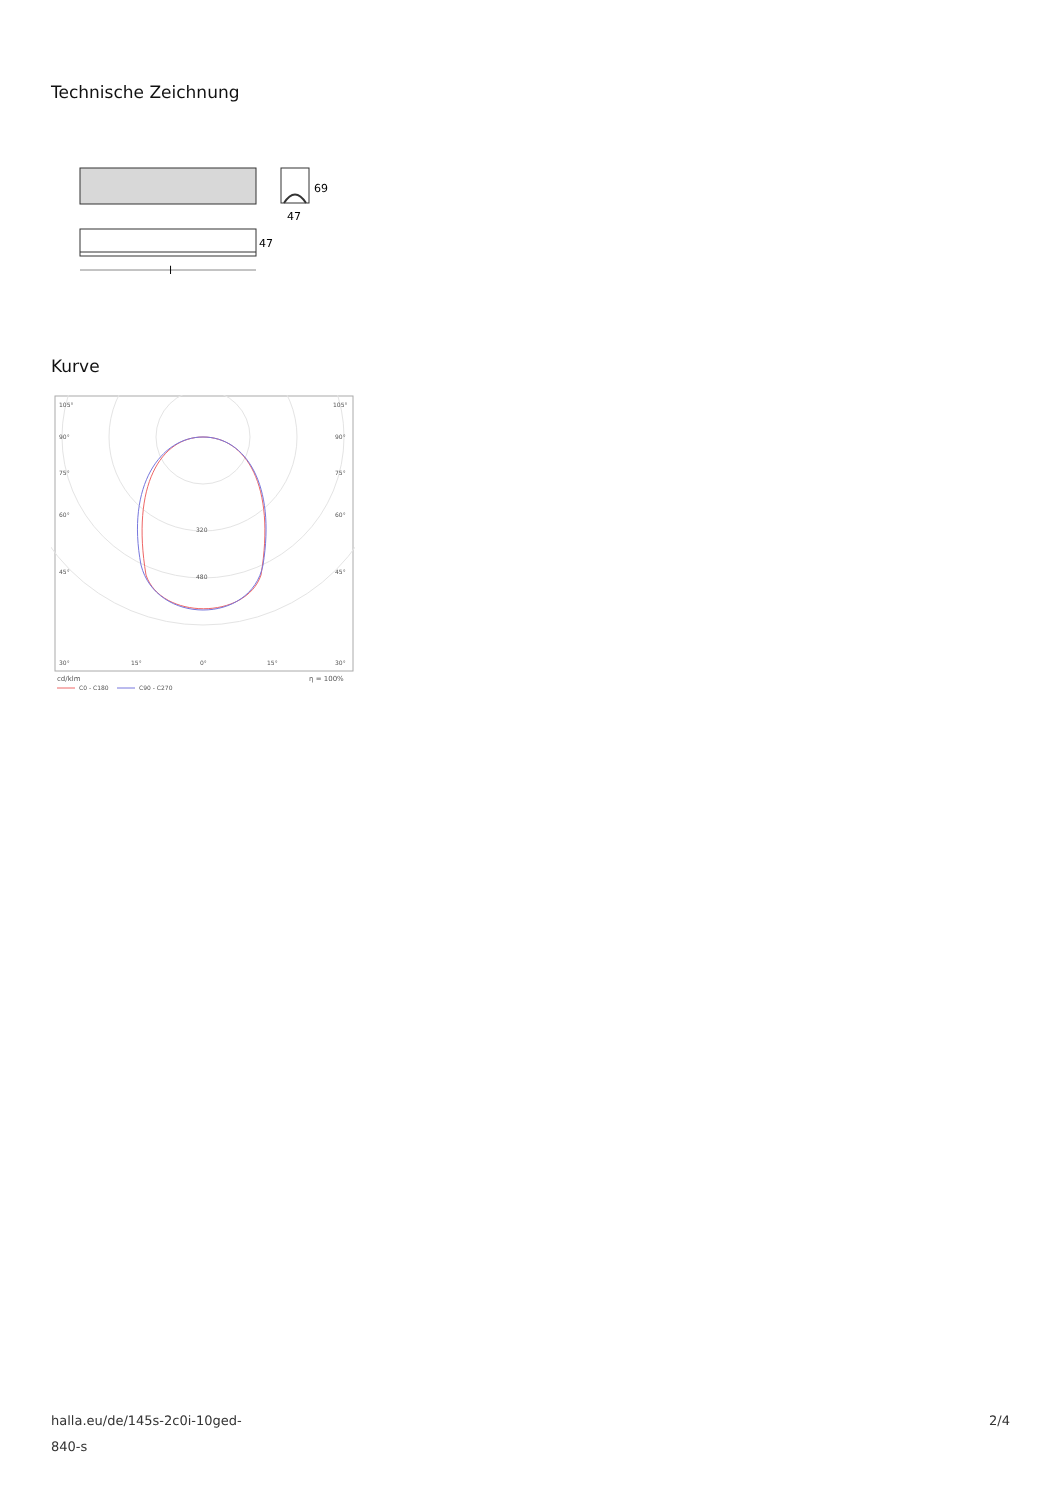Technische Zeichnung
69
47
47
l
Kurve
105°
105°
90°
90°
75°
75°
60°
60°
45°
45°
320
480
30°
15°
0°
15°
30°
cd/klm
η = 100%
C0 - C180
C90 - C270
halla.eu/de/145s-2c0i-10ged-
840-s
2/4